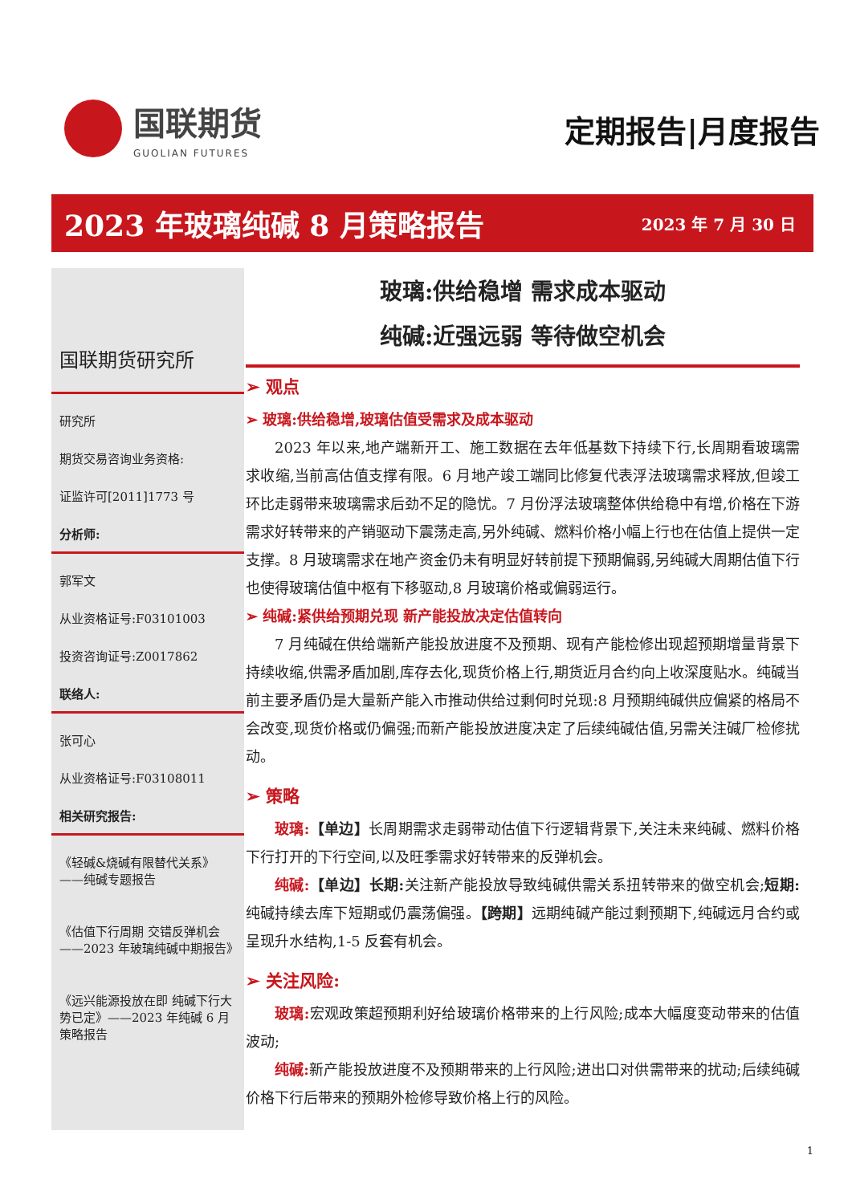国联期货
GUOLIAN FUTURES
定期报告|月度报告
2023 年玻璃纯碱 8 月策略报告
2023 年 7 月 30 日
国联期货研究所
研究所
期货交易咨询业务资格:
证监许可[2011]1773 号
分析师:
郭军文
从业资格证号:F03101003
投资咨询证号:Z0017862
联络人:
张可心
从业资格证号:F03108011
相关研究报告:
《轻碱&烧碱有限替代关系》——纯碱专题报告
《估值下行周期 交错反弹机会——2023 年玻璃纯碱中期报告》
《远兴能源投放在即 纯碱下行大势已定》——2023 年纯碱 6 月策略报告
玻璃:供给稳增 需求成本驱动
纯碱:近强远弱 等待做空机会
➢ 观点
➢ 玻璃:供给稳增,玻璃估值受需求及成本驱动
2023 年以来,地产端新开工、施工数据在去年低基数下持续下行,长周期看玻璃需求收缩,当前高估值支撑有限。6 月地产竣工端同比修复代表浮法玻璃需求释放,但竣工环比走弱带来玻璃需求后劲不足的隐忧。7 月份浮法玻璃整体供给稳中有增,价格在下游需求好转带来的产销驱动下震荡走高,另外纯碱、燃料价格小幅上行也在估值上提供一定支撑。8 月玻璃需求在地产资金仍未有明显好转前提下预期偏弱,另纯碱大周期估值下行也使得玻璃估值中枢有下移驱动,8 月玻璃价格或偏弱运行。
➢ 纯碱:紧供给预期兑现 新产能投放决定估值转向
7 月纯碱在供给端新产能投放进度不及预期、现有产能检修出现超预期增量背景下持续收缩,供需矛盾加剧,库存去化,现货价格上行,期货近月合约向上收深度贴水。纯碱当前主要矛盾仍是大量新产能入市推动供给过剩何时兑现:8 月预期纯碱供应偏紧的格局不会改变,现货价格或仍偏强;而新产能投放进度决定了后续纯碱估值,另需关注碱厂检修扰动。
➢ 策略
玻璃:【单边】长周期需求走弱带动估值下行逻辑背景下,关注未来纯碱、燃料价格下行打开的下行空间,以及旺季需求好转带来的反弹机会。
纯碱:【单边】长期: 关注新产能投放导致纯碱供需关系扭转带来的做空机会;短期: 纯碱持续去库下短期或仍震荡偏强。【跨期】远期纯碱产能过剩预期下,纯碱远月合约或呈现升水结构,1-5 反套有机会。
➢ 关注风险:
玻璃: 宏观政策超预期利好给玻璃价格带来的上行风险;成本大幅度变动带来的估值波动;
纯碱: 新产能投放进度不及预期带来的上行风险;进出口对供需带来的扰动;后续纯碱价格下行后带来的预期外检修导致价格上行的风险。
1